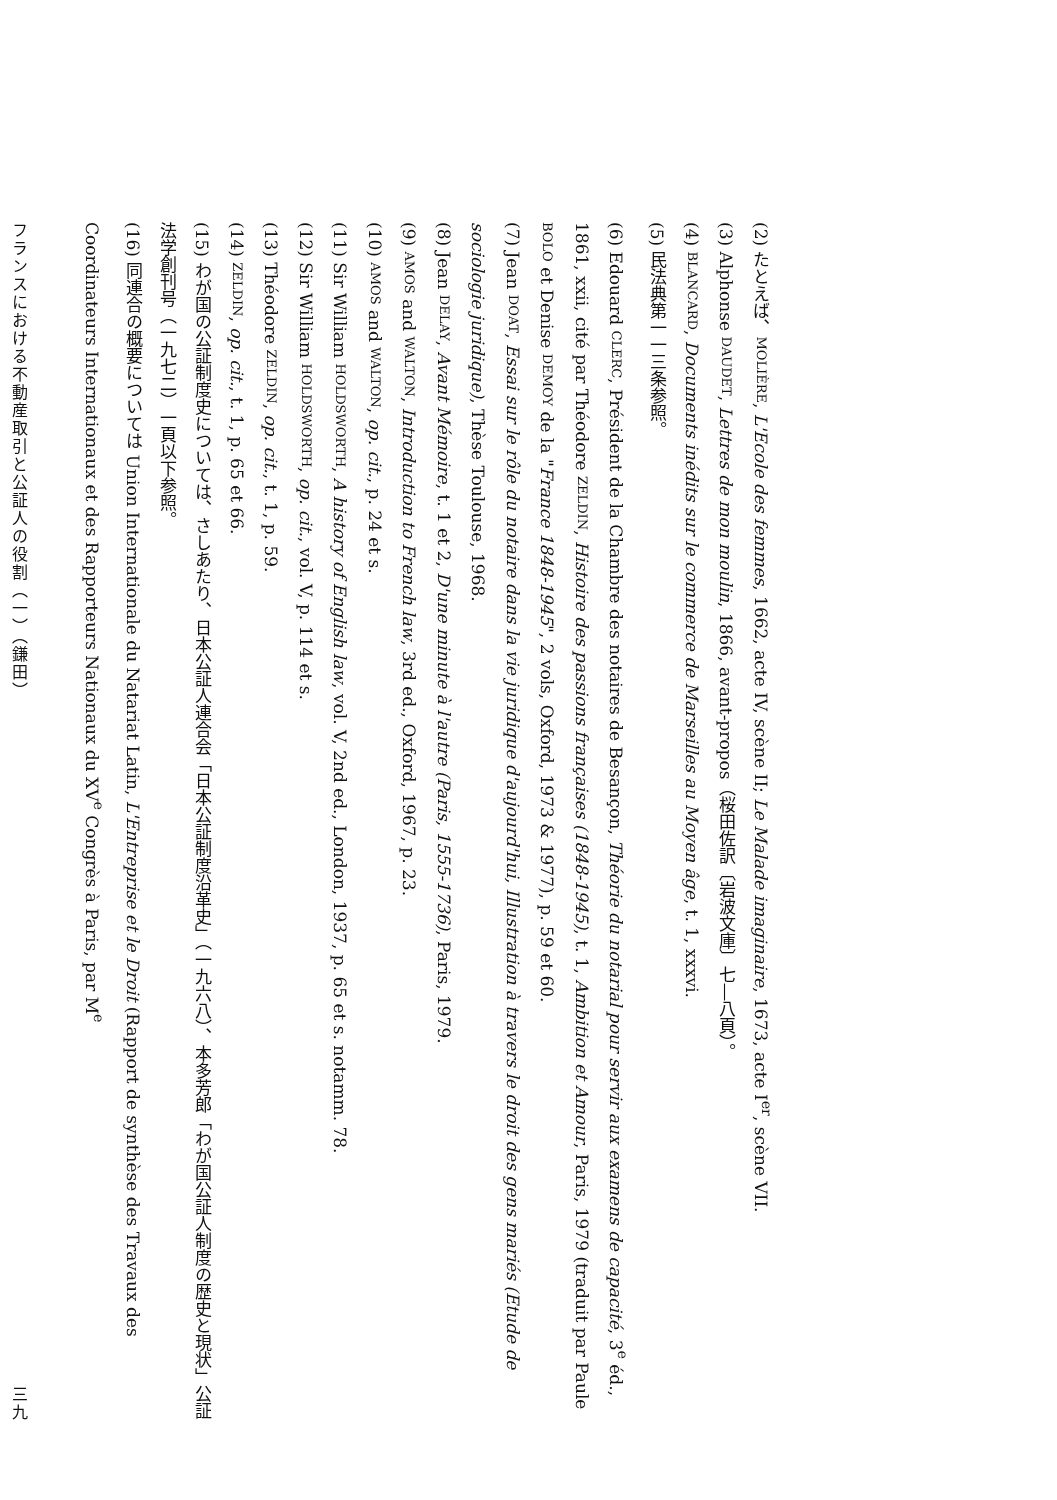(2) たとえば、MOLIÈRE, L'Ecole des femmes, 1662, acte IV, scène II; Le Malade imaginaire, 1673, acte I<sup>er</sup>, scène VII.
(3) Alphonse DAUDET, Lettres de mon moulin, 1866, avant-propos（桜田佐訳〔岩波文庫〕七―八頁）。
(4) BLANCARD, Documents inédits sur le commerce de Marseilles au Moyen âge, t. 1, xxxvi.
(5) 民法典第一一三条参照。
(6) Edouard CLERC, Président de la Chambre des notaires de Besançon, Théorie du notarial pour servir aux examens de capacité, 3<sup>e</sup> éd., 1861, xxii, cité par Théodore ZELDIN, Histoire des passions françaises (1848-1945), t. 1, Ambition et Amour, Paris, 1979 (traduit par Paule BOLO et Denise DEMOY de la "France 1848-1945", 2 vols, Oxford, 1973 & 1977), p. 59 et 60.
(7) Jean DOAT, Essai sur le rôle du notaire dans la vie juridique d'aujourd'hui, Illustration à travers le droit des gens mariés (Etude de sociologie juridique), Thèse Toulouse, 1968.
(8) Jean DELAY, Avant Mémoire, t. 1 et 2, D'une minute à l'autre (Paris, 1555-1736), Paris, 1979.
(9) AMOS and WALTON, Introduction to French law, 3rd ed., Oxford, 1967, p. 23.
(10) AMOS and WALTON, op. cit., p. 24 et s.
(11) Sir William HOLDSWORTH, A history of English law, vol. V, 2nd ed., London, 1937, p. 65 et s. notamm. 78.
(12) Sir William HOLDSWORTH, op. cit., vol. V, p. 114 et s.
(13) Théodore ZELDIN, op. cit., t. 1, p. 59.
(14) ZELDIN, op. cit., t. 1, p. 65 et 66.
(15) わが国の公証制度史については、さしあたり、日本公証人連合会「日本公証制度沿革史」（一九六八）、本多芳郎「わが国公証人制度の歴史と現状」公証法学創刊号（一九七二）一頁以下参照。
(16) 同連合の概要については Union Internationale du Natariat Latin, L'Entreprise et le Droit (Rapport de synthèse des Travaux des Coordinateurs Internationaux et des Rapporteurs Nationaux du XV<sup>e</sup> Congrès à Paris, par M<sup>e</sup>
フランスにおける不動産取引と公証人の役割（一）（鎌田） 三九